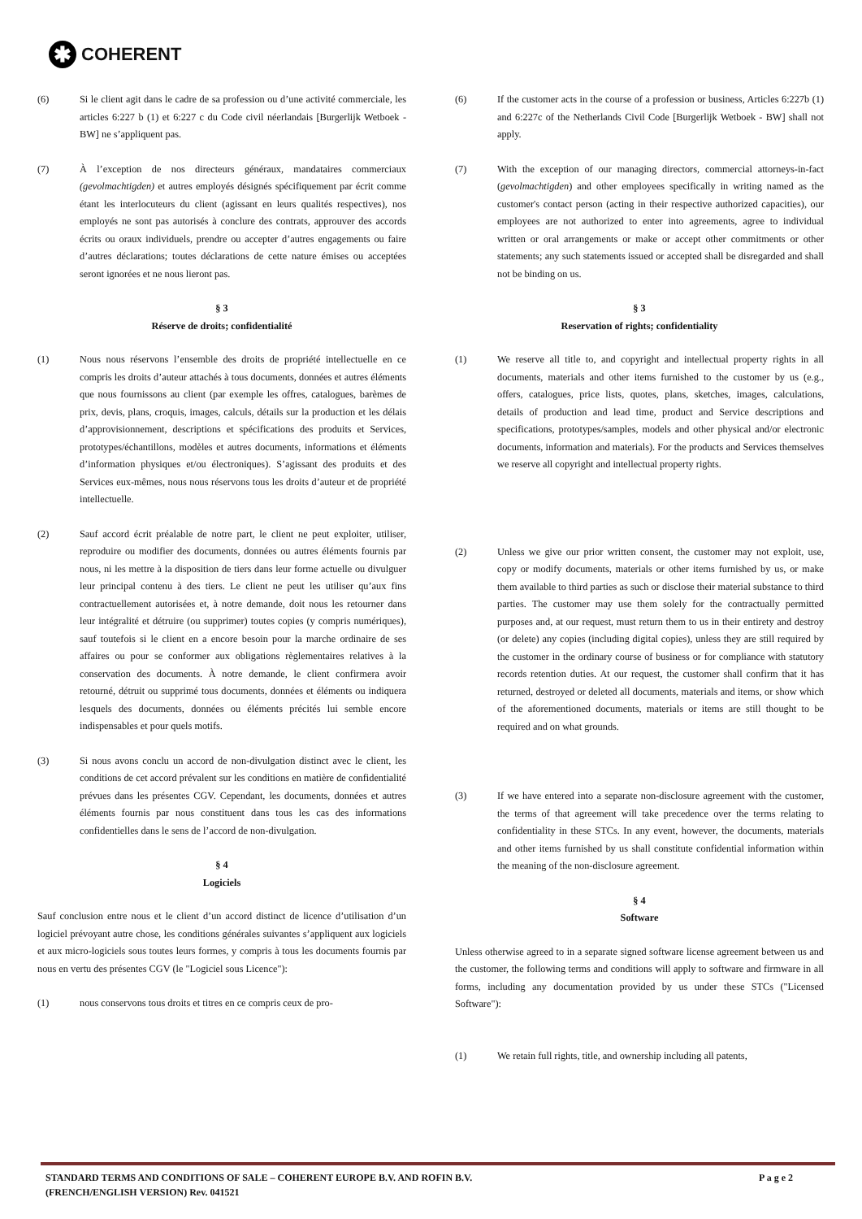✱ COHERENT
(6) Si le client agit dans le cadre de sa profession ou d’une activité commerciale, les articles 6:227 b (1) et 6:227 c du Code civil néerlandais [Burgerlijk Wetboek - BW] ne s’appliquent pas.
(7) À l’exception de nos directeurs généraux, mandataires commerciaux (gevolmachtigden) et autres employés désignés spécifiquement par écrit comme étant les interlocuteurs du client (agissant en leurs qualités respectives), nos employés ne sont pas autorisés à conclure des contrats, approuver des accords écrits ou oraux individuels, prendre ou accepter d’autres engagements ou faire d’autres déclarations; toutes déclarations de cette nature émises ou acceptées seront ignorées et ne nous lieront pas.
§ 3
Réserve de droits; confidentialité
(1) Nous nous réservons l’ensemble des droits de propriété intellectuelle en ce compris les droits d’auteur attachés à tous documents, données et autres éléments que nous fournissons au client (par exemple les offres, catalogues, barèmes de prix, devis, plans, croquis, images, calculs, détails sur la production et les délais d’approvisionnement, descriptions et spécifications des produits et Services, prototypes/échantillons, modèles et autres documents, informations et éléments d’information physiques et/ou électroniques). S’agissant des produits et des Services eux-mêmes, nous nous réservons tous les droits d’auteur et de propriété intellectuelle.
(2) Sauf accord écrit préalable de notre part, le client ne peut exploiter, utiliser, reproduire ou modifier des documents, données ou autres éléments fournis par nous, ni les mettre à la disposition de tiers dans leur forme actuelle ou divulguer leur principal contenu à des tiers. Le client ne peut les utiliser qu’aux fins contractuellement autorisées et, à notre demande, doit nous les retourner dans leur intégralité et détruire (ou supprimer) toutes copies (y compris numériques), sauf toutefois si le client en a encore besoin pour la marche ordinaire de ses affaires ou pour se conformer aux obligations règlementaires relatives à la conservation des documents. À notre demande, le client confirmera avoir retourné, détruit ou supprimé tous documents, données et éléments ou indiquera lesquels des documents, données ou éléments précités lui semble encore indispensables et pour quels motifs.
(3) Si nous avons conclu un accord de non-divulgation distinct avec le client, les conditions de cet accord prévalent sur les conditions en matière de confidentialité prévues dans les présentes CGV. Cependant, les documents, données et autres éléments fournis par nous constituent dans tous les cas des informations confidentielles dans le sens de l’accord de non-divulgation.
§ 4
Logiciels
Sauf conclusion entre nous et le client d’un accord distinct de licence d’utilisation d’un logiciel prévoyant autre chose, les conditions générales suivantes s’appliquent aux logiciels et aux micro-logiciels sous toutes leurs formes, y compris à tous les documents fournis par nous en vertu des présentes CGV (le "Logiciel sous Licence"):
(1) nous conservons tous droits et titres en ce compris ceux de pro-
(6) If the customer acts in the course of a profession or business, Articles 6:227b (1) and 6:227c of the Netherlands Civil Code [Burgerlijk Wetboek - BW] shall not apply.
(7) With the exception of our managing directors, commercial attorneys-in-fact (gevolmachtigden) and other employees specifically in writing named as the customer's contact person (acting in their respective authorized capacities), our employees are not authorized to enter into agreements, agree to individual written or oral arrangements or make or accept other commitments or other statements; any such statements issued or accepted shall be disregarded and shall not be binding on us.
§ 3
Reservation of rights; confidentiality
(1) We reserve all title to, and copyright and intellectual property rights in all documents, materials and other items furnished to the customer by us (e.g., offers, catalogues, price lists, quotes, plans, sketches, images, calculations, details of production and lead time, product and Service descriptions and specifications, prototypes/samples, models and other physical and/or electronic documents, information and materials). For the products and Services themselves we reserve all copyright and intellectual property rights.
(2) Unless we give our prior written consent, the customer may not exploit, use, copy or modify documents, materials or other items furnished by us, or make them available to third parties as such or disclose their material substance to third parties. The customer may use them solely for the contractually permitted purposes and, at our request, must return them to us in their entirety and destroy (or delete) any copies (including digital copies), unless they are still required by the customer in the ordinary course of business or for compliance with statutory records retention duties. At our request, the customer shall confirm that it has returned, destroyed or deleted all documents, materials and items, or show which of the aforementioned documents, materials or items are still thought to be required and on what grounds.
(3) If we have entered into a separate non-disclosure agreement with the customer, the terms of that agreement will take precedence over the terms relating to confidentiality in these STCs. In any event, however, the documents, materials and other items furnished by us shall constitute confidential information within the meaning of the non-disclosure agreement.
§ 4
Software
Unless otherwise agreed to in a separate signed software license agreement between us and the customer, the following terms and conditions will apply to software and firmware in all forms, including any documentation provided by us under these STCs ("Licensed Software"):
(1) We retain full rights, title, and ownership including all patents,
STANDARD TERMS AND CONDITIONS OF SALE – COHERENT EUROPE B.V. AND ROFIN B.V.
(FRENCH/ENGLISH VERSION) Rev. 041521
P a g e 2